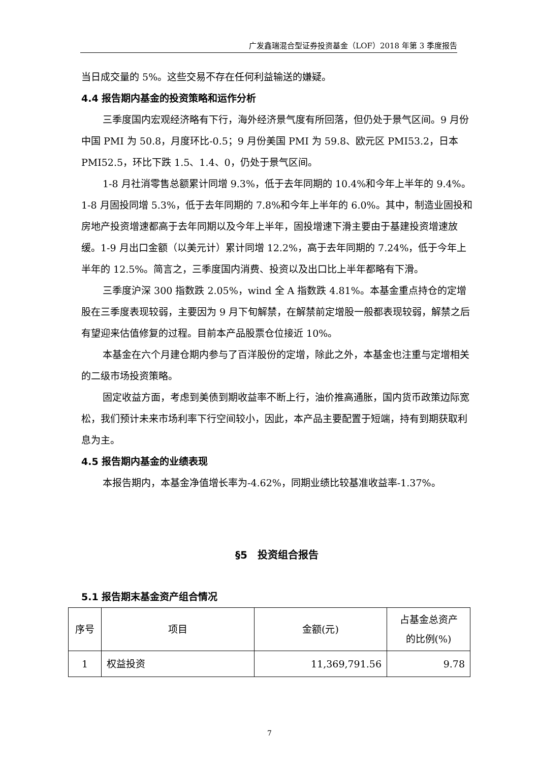广发鑫瑞混合型证券投资基金（LOF）2018 年第 3 季度报告
当日成交量的 5%。这些交易不存在任何利益输送的嫌疑。
4.4 报告期内基金的投资策略和运作分析
三季度国内宏观经济略有下行，海外经济景气度有所回落，但仍处于景气区间。9 月份中国 PMI 为 50.8，月度环比-0.5；9 月份美国 PMI 为 59.8、欧元区 PMI53.2，日本 PMI52.5，环比下跌 1.5、1.4、0，仍处于景气区间。
1-8 月社消零售总额累计同增 9.3%，低于去年同期的 10.4%和今年上半年的 9.4%。1-8 月固投同增 5.3%，低于去年同期的 7.8%和今年上半年的 6.0%。其中，制造业固投和房地产投资增速都高于去年同期以及今年上半年，固投增速下滑主要由于基建投资增速放缓。1-9 月出口金额（以美元计）累计同增 12.2%，高于去年同期的 7.24%，低于今年上半年的 12.5%。简言之，三季度国内消费、投资以及出口比上半年都略有下滑。
三季度沪深 300 指数跌 2.05%，wind 全 A 指数跌 4.81%。本基金重点持仓的定增股在三季度表现较弱，主要因为 9 月下旬解禁，在解禁前定增股一般都表现较弱，解禁之后有望迎来估值修复的过程。目前本产品股票仓位接近 10%。
本基金在六个月建仓期内参与了百洋股份的定增，除此之外，本基金也注重与定增相关的二级市场投资策略。
固定收益方面，考虑到美债到期收益率不断上行，油价推高通胀，国内货币政策边际宽松，我们预计未来市场利率下行空间较小，因此，本产品主要配置于短端，持有到期获取利息为主。
4.5 报告期内基金的业绩表现
本报告期内，本基金净值增长率为-4.62%，同期业绩比较基准收益率-1.37%。
§5　投资组合报告
5.1 报告期末基金资产组合情况
| 序号 | 项目 | 金额(元) | 占基金总资产 的比例(%) |
| --- | --- | --- | --- |
| 1 | 权益投资 | 11,369,791.56 | 9.78 |
7